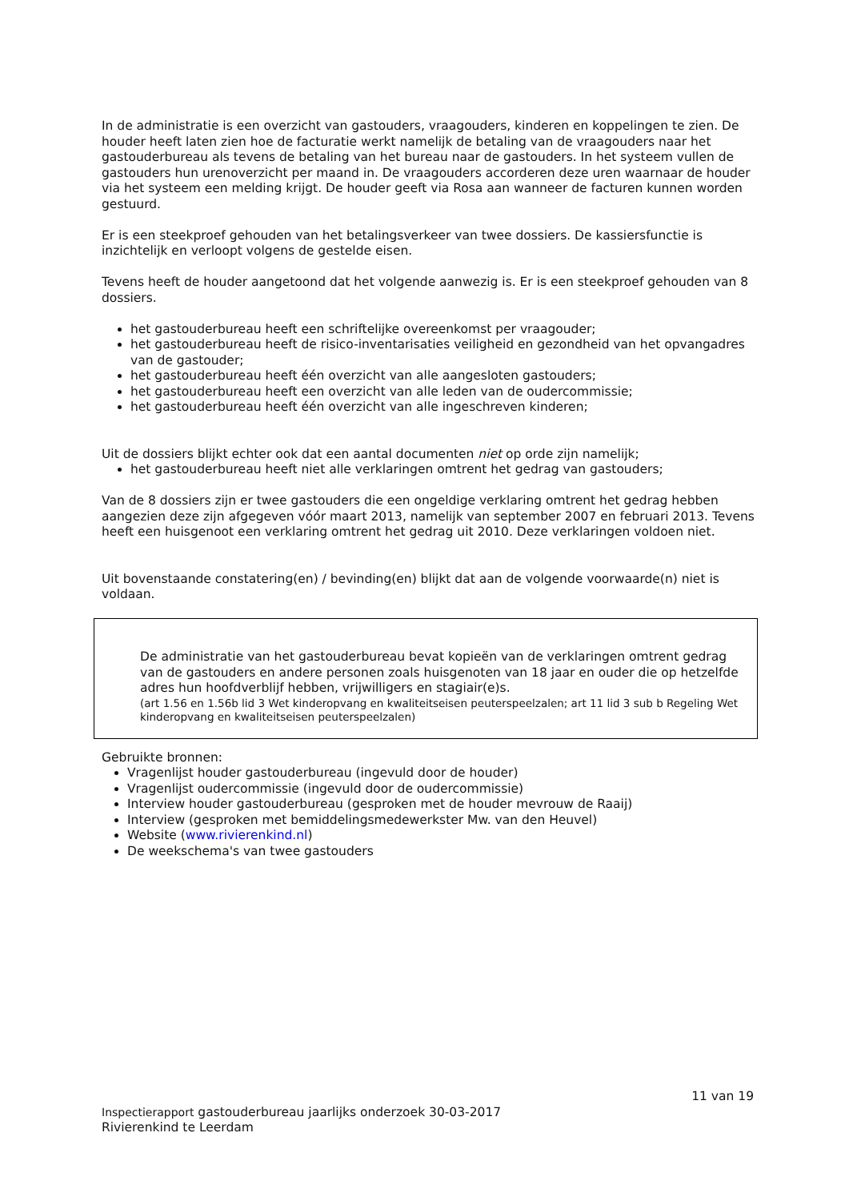In de administratie is een overzicht van gastouders, vraagouders, kinderen en koppelingen te zien. De houder heeft laten zien hoe de facturatie werkt namelijk de betaling van de vraagouders naar het gastouderbureau als tevens de betaling van het bureau naar de gastouders. In het systeem vullen de gastouders hun urenoverzicht per maand in. De vraagouders accorderen deze uren waarnaar de houder via het systeem een melding krijgt. De houder geeft via Rosa aan wanneer de facturen kunnen worden gestuurd.
Er is een steekproef gehouden van het betalingsverkeer van twee dossiers. De kassiersfunctie is inzichtelijk en verloopt volgens de gestelde eisen.
Tevens heeft de houder aangetoond dat het volgende aanwezig is. Er is een steekproef gehouden van 8 dossiers.
het gastouderbureau heeft een schriftelijke overeenkomst per vraagouder;
het gastouderbureau heeft de risico-inventarisaties veiligheid en gezondheid van het opvangadres van de gastouder;
het gastouderbureau heeft één overzicht van alle aangesloten gastouders;
het gastouderbureau heeft een overzicht van alle leden van de oudercommissie;
het gastouderbureau heeft één overzicht van alle ingeschreven kinderen;
Uit de dossiers blijkt echter ook dat een aantal documenten niet op orde zijn namelijk;
het gastouderbureau heeft niet alle verklaringen omtrent het gedrag van gastouders;
Van de 8 dossiers zijn er twee gastouders die een ongeldige verklaring omtrent het gedrag hebben aangezien deze zijn afgegeven vóór maart 2013, namelijk van september 2007 en februari 2013. Tevens heeft een huisgenoot een verklaring omtrent het gedrag uit 2010. Deze verklaringen voldoen niet.
Uit bovenstaande constatering(en) / bevinding(en) blijkt dat aan de volgende voorwaarde(n) niet is voldaan.
De administratie van het gastouderbureau bevat kopieën van de verklaringen omtrent gedrag van de gastouders en andere personen zoals huisgenoten van 18 jaar en ouder die op hetzelfde adres hun hoofdverblijf hebben, vrijwilligers en stagiair(e)s.
(art 1.56 en 1.56b lid 3 Wet kinderopvang en kwaliteitseisen peuterspeelzalen; art 11 lid 3 sub b Regeling Wet kinderopvang en kwaliteitseisen peuterspeelzalen)
Gebruikte bronnen:
Vragenlijst houder gastouderbureau (ingevuld door de houder)
Vragenlijst oudercommissie (ingevuld door de oudercommissie)
Interview houder gastouderbureau (gesproken met de houder mevrouw de Raaij)
Interview (gesproken met bemiddelingsmedewerkster Mw. van den Heuvel)
Website (www.rivierenkind.nl)
De weekschema's van twee gastouders
11 van 19
Inspectierapport gastouderbureau jaarlijks onderzoek 30-03-2017
Rivierenkind te Leerdam